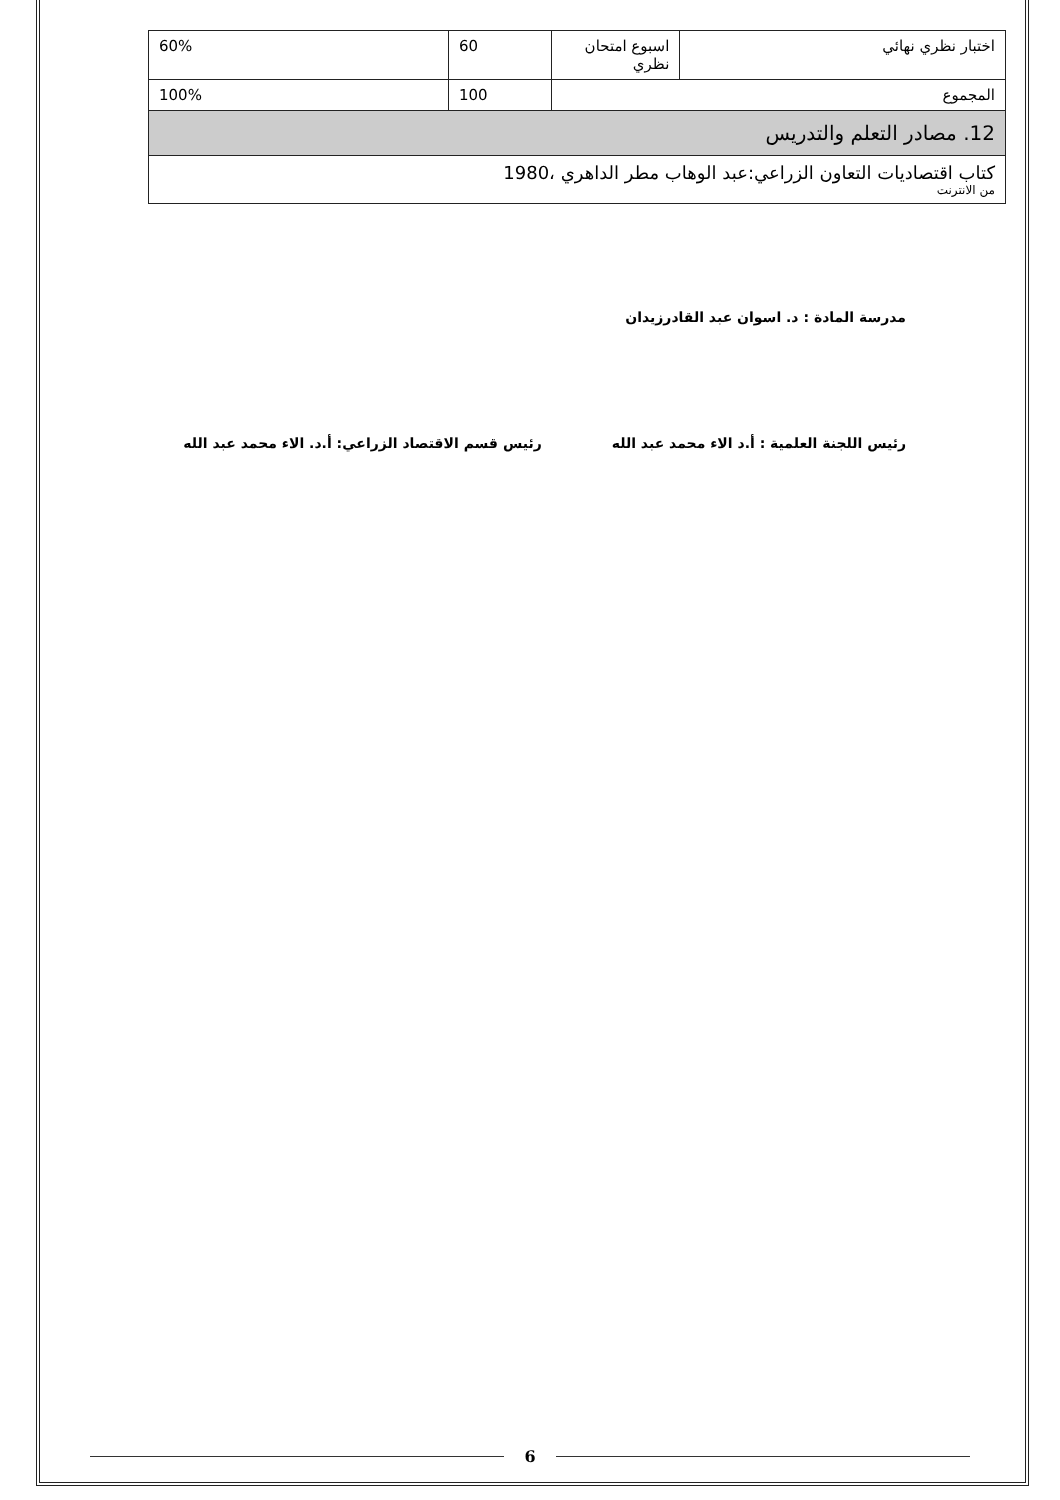| اختبار نظري نهائي | اسبوع امتحان نظري | 60 | 60% |
| المجموع | | 100 | 100% |
| 12. مصادر التعلم والتدريس | | | |
| كتاب اقتصاديات التعاون الزراعي:عبد الوهاب مطر الداهري ،1980 من الانترنت | | | |
مدرسة المادة : د. اسوان عبد القادرزيدان
رئيس اللجنة العلمية : أ.د الاء محمد عبد الله رئيس قسم الاقتصاد الزراعي: أ.د. الاء محمد عبد الله
6